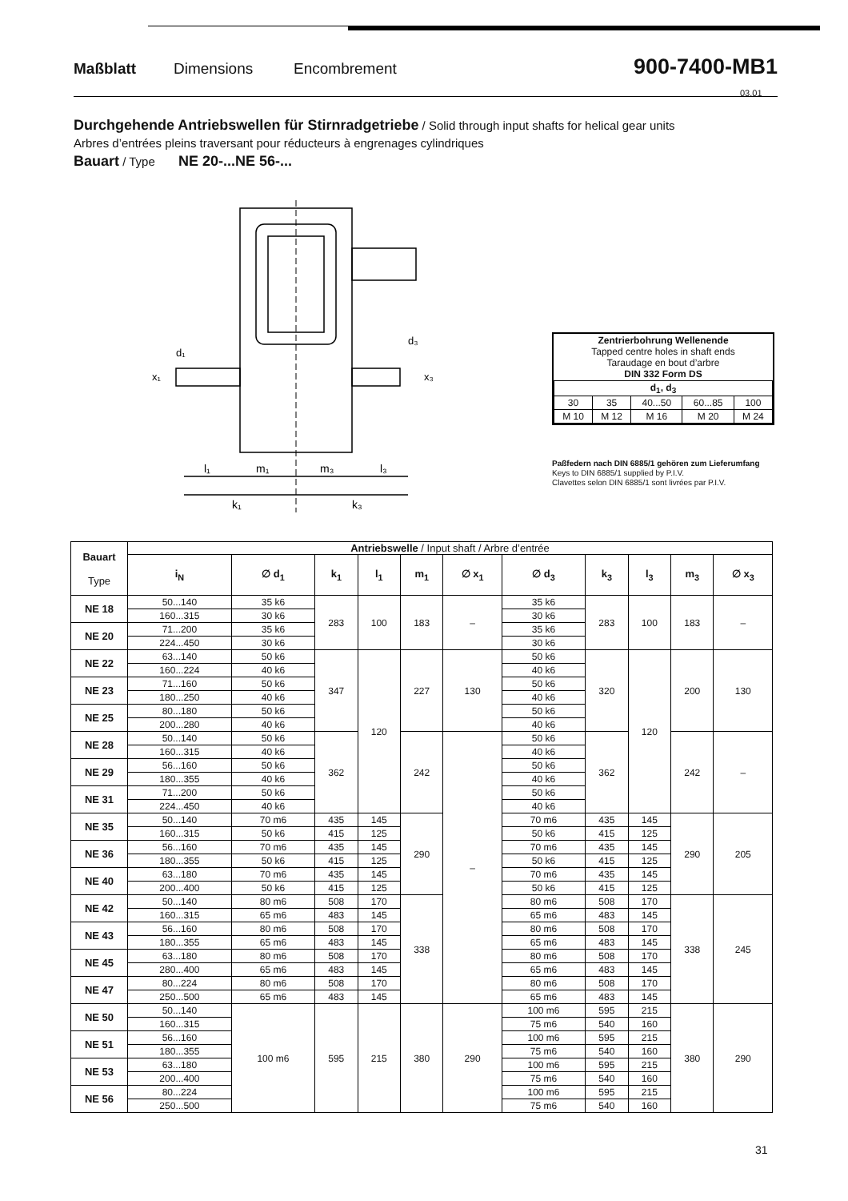Maßblatt Dimensions Encombrement 900-7400-MB1
03.01
Durchgehende Antriebswellen für Stirnradgetriebe / Solid through input shafts for helical gear units
Arbres d’entrées pleins traversant pour réducteurs à engrenages cylindriques
Bauart / Type NE 20-...NE 56-...
l₁
m₁
m₃
l₃
k₁
k₃
x₁
d₁
x₃
d₃
| Zentrierbohrung Wellenende Tapped centre holes in shaft ends Taraudage en bout d’arbre DIN 332 Form DS | | | | |
| d<sub>1</sub>, d<sub>3</sub> | | | | |
| 30 | 35 | 40...50 | 60...85 | 100 |
| M 10 | M 12 | M 16 | M 20 | M 24 |
Paßfedern nach DIN 6885/1 gehören zum Lieferumfang
Keys to DIN 6885/1 supplied by P.I.V.
Clavettes selon DIN 6885/1 sont livrées par P.I.V.
| Bauart Type | Antriebswelle / Input shaft / Arbre d’entrée | | | | | | | | | | |
| --- | --- | --- | --- | --- | --- | --- | --- | --- | --- | --- | --- |
| | i<sub>N</sub> | ∅ d<sub>1</sub> | k<sub>1</sub> | l<sub>1</sub> | m<sub>1</sub> | ∅ x<sub>1</sub> | ∅ d<sub>3</sub> | k<sub>3</sub> | l<sub>3</sub> | m<sub>3</sub> | ∅ x<sub>3</sub> |
| NE 18 | 50...140 | 35 k6 | 283 | 100 | 183 | – | 35 k6 | 283 | 100 | 183 | – |
| | 160...315 | 30 k6 | | | | | 30 k6 | | | | |
| NE 20 | 71...200 | 35 k6 | | | | | 35 k6 | | | | |
| | 224...450 | 30 k6 | | | | | 30 k6 | | | | |
| NE 22 | 63...140 | 50 k6 | 347 | 120 | 227 | 130 | 50 k6 | 320 | 120 | 200 | 130 |
| | 160...224 | 40 k6 | | | | | 40 k6 | | | | |
| NE 23 | 71...160 | 50 k6 | | | | | 50 k6 | | | | |
| | 180...250 | 40 k6 | | | | | 40 k6 | | | | |
| NE 25 | 80...180 | 50 k6 | | | | | 50 k6 | | | | |
| | 200...280 | 40 k6 | | | | | 40 k6 | | | | |
| NE 28 | 50...140 | 50 k6 | 362 | | 242 | – | 50 k6 | 362 | | 242 | – |
| | 160...315 | 40 k6 | | | | | 40 k6 | | | | |
| NE 29 | 56...160 | 50 k6 | | | | | 50 k6 | | | | |
| | 180...355 | 40 k6 | | | | | 40 k6 | | | | |
| NE 31 | 71...200 | 50 k6 | | | | | 50 k6 | | | | |
| | 224...450 | 40 k6 | | | | | 40 k6 | | | | |
| NE 35 | 50...140 | 70 m6 | 435 | 145 | 290 | | 70 m6 | 435 | 145 | 290 | 205 |
| | 160...315 | 50 k6 | 415 | 125 | | | 50 k6 | 415 | 125 | | |
| NE 36 | 56...160 | 70 m6 | 435 | 145 | | | 70 m6 | 435 | 145 | | |
| | 180...355 | 50 k6 | 415 | 125 | | | 50 k6 | 415 | 125 | | |
| NE 40 | 63...180 | 70 m6 | 435 | 145 | | | 70 m6 | 435 | 145 | | |
| | 200...400 | 50 k6 | 415 | 125 | | | 50 k6 | 415 | 125 | | |
| NE 42 | 50...140 | 80 m6 | 508 | 170 | 338 | | 80 m6 | 508 | 170 | 338 | 245 |
| | 160...315 | 65 m6 | 483 | 145 | | | 65 m6 | 483 | 145 | | |
| NE 43 | 56...160 | 80 m6 | 508 | 170 | | | 80 m6 | 508 | 170 | | |
| | 180...355 | 65 m6 | 483 | 145 | | | 65 m6 | 483 | 145 | | |
| NE 45 | 63...180 | 80 m6 | 508 | 170 | | | 80 m6 | 508 | 170 | | |
| | 280...400 | 65 m6 | 483 | 145 | | | 65 m6 | 483 | 145 | | |
| NE 47 | 80...224 | 80 m6 | 508 | 170 | | | 80 m6 | 508 | 170 | | |
| | 250...500 | 65 m6 | 483 | 145 | | | 65 m6 | 483 | 145 | | |
| NE 50 | 50...140 | 100 m6 | 595 | 215 | 380 | 290 | 100 m6 | 595 | 215 | 380 | 290 |
| | 160...315 | | | | | | 75 m6 | 540 | 160 | | |
| NE 51 | 56...160 | | | | | | 100 m6 | 595 | 215 | | |
| | 180...355 | | | | | | 75 m6 | 540 | 160 | | |
| NE 53 | 63...180 | | | | | | 100 m6 | 595 | 215 | | |
| | 200...400 | | | | | | 75 m6 | 540 | 160 | | |
| NE 56 | 80...224 | | | | | | 100 m6 | 595 | 215 | | |
| | 250...500 | | | | | | 75 m6 | 540 | 160 | | |
31